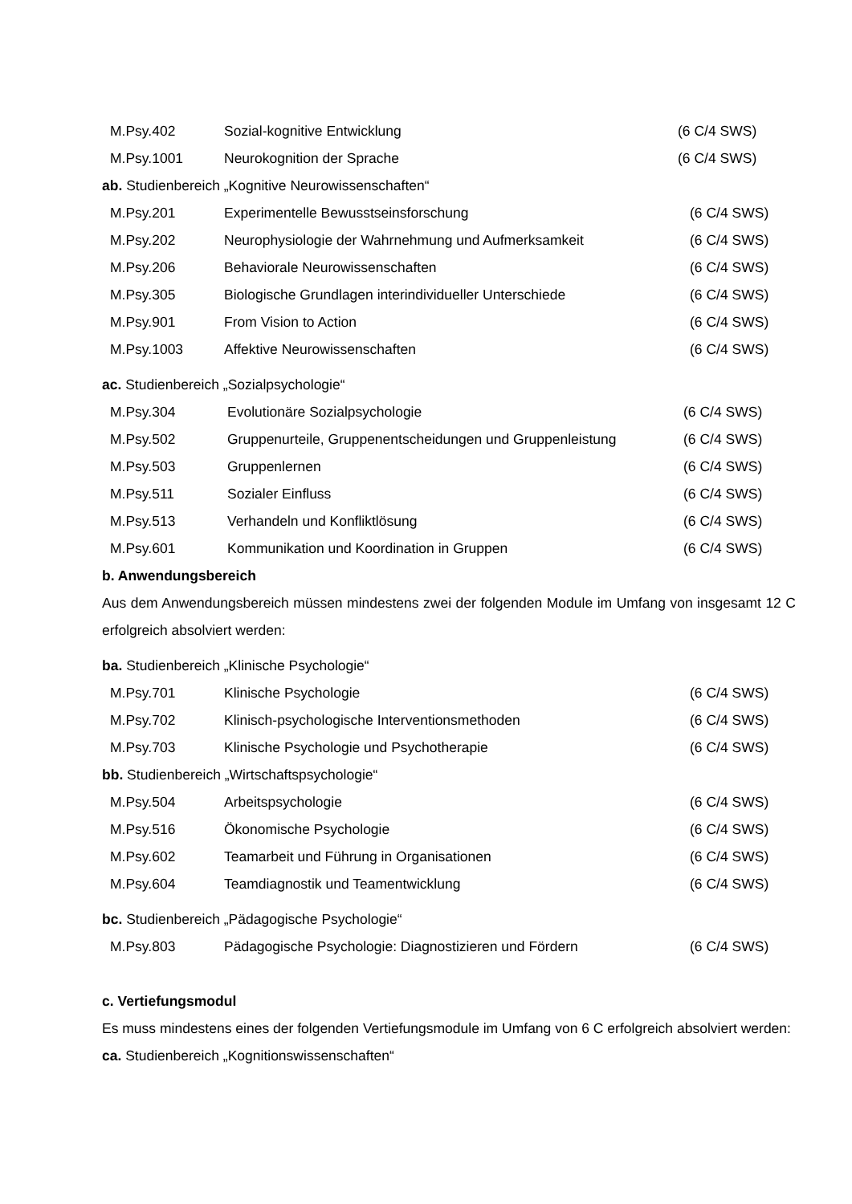| M.Psy.402 | Sozial-kognitive Entwicklung | (6 C/4 SWS) |
| M.Psy.1001 | Neurokognition der Sprache | (6 C/4 SWS) |
ab. Studienbereich „Kognitive Neurowissenschaften“
| M.Psy.201 | Experimentelle Bewusstseinsforschung | (6 C/4 SWS) |
| M.Psy.202 | Neurophysiologie der Wahrnehmung und Aufmerksamkeit | (6 C/4 SWS) |
| M.Psy.206 | Behaviorale Neurowissenschaften | (6 C/4 SWS) |
| M.Psy.305 | Biologische Grundlagen interindividueller Unterschiede | (6 C/4 SWS) |
| M.Psy.901 | From Vision to Action | (6 C/4 SWS) |
| M.Psy.1003 | Affektive Neurowissenschaften | (6 C/4 SWS) |
ac. Studienbereich „Sozialpsychologie“
| M.Psy.304 | Evolutionäre Sozialpsychologie | (6 C/4 SWS) |
| M.Psy.502 | Gruppenurteile, Gruppenentscheidungen und Gruppenleistung | (6 C/4 SWS) |
| M.Psy.503 | Gruppenlernen | (6 C/4 SWS) |
| M.Psy.511 | Sozialer Einfluss | (6 C/4 SWS) |
| M.Psy.513 | Verhandeln und Konfliktlösung | (6 C/4 SWS) |
| M.Psy.601 | Kommunikation und Koordination in Gruppen | (6 C/4 SWS) |
b. Anwendungsbereich
Aus dem Anwendungsbereich müssen mindestens zwei der folgenden Module im Umfang von insgesamt 12 C erfolgreich absolviert werden:
ba. Studienbereich „Klinische Psychologie“
| M.Psy.701 | Klinische Psychologie | (6 C/4 SWS) |
| M.Psy.702 | Klinisch-psychologische Interventionsmethoden | (6 C/4 SWS) |
| M.Psy.703 | Klinische Psychologie und Psychotherapie | (6 C/4 SWS) |
bb. Studienbereich „Wirtschaftspsychologie“
| M.Psy.504 | Arbeitspsychologie | (6 C/4 SWS) |
| M.Psy.516 | Ökonomische Psychologie | (6 C/4 SWS) |
| M.Psy.602 | Teamarbeit und Führung in Organisationen | (6 C/4 SWS) |
| M.Psy.604 | Teamdiagnostik und Teamentwicklung | (6 C/4 SWS) |
bc. Studienbereich „Pädagogische Psychologie“
| M.Psy.803 | Pädagogische Psychologie: Diagnostizieren und Fördern | (6 C/4 SWS) |
c. Vertiefungsmodul
Es muss mindestens eines der folgenden Vertiefungsmodule im Umfang von 6 C erfolgreich absolviert werden:
ca. Studienbereich „Kognitionswissenschaften“